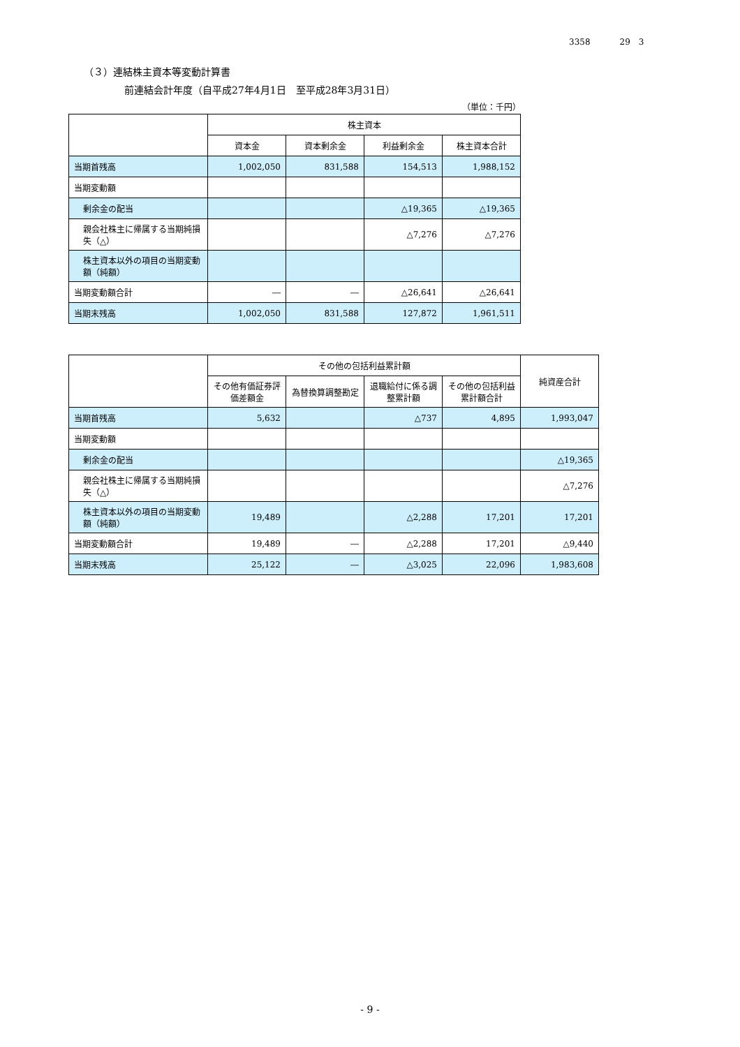3358 29　3
（３）連結株主資本等変動計算書
前連結会計年度（自平成27年4月1日　至平成28年3月31日）
（単位：千円）
| | 株主資本 | | | |
| --- | --- | --- | --- | --- |
| | 資本金 | 資本剰余金 | 利益剰余金 | 株主資本合計 |
| 当期首残高 | 1,002,050 | 831,588 | 154,513 | 1,988,152 |
| 当期変動額 | | | | |
| 剰余金の配当 | | | △19,365 | △19,365 |
| 親会社株主に帰属する当期純損失（△） | | | △7,276 | △7,276 |
| 株主資本以外の項目の当期変動額（純額） | | | | |
| 当期変動額合計 | ― | ― | △26,641 | △26,641 |
| 当期末残高 | 1,002,050 | 831,588 | 127,872 | 1,961,511 |
| | その他の包括利益累計額 | | | | 純資産合計 |
| --- | --- | --- | --- | --- | --- |
| | その他有価証券評価差額金 | 為替換算調整勘定 | 退職給付に係る調整累計額 | その他の包括利益累計額合計 | |
| 当期首残高 | 5,632 | | △737 | 4,895 | 1,993,047 |
| 当期変動額 | | | | | |
| 剰余金の配当 | | | | | △19,365 |
| 親会社株主に帰属する当期純損失（△） | | | | | △7,276 |
| 株主資本以外の項目の当期変動額（純額） | 19,489 | | △2,288 | 17,201 | 17,201 |
| 当期変動額合計 | 19,489 | ― | △2,288 | 17,201 | △9,440 |
| 当期末残高 | 25,122 | ― | △3,025 | 22,096 | 1,983,608 |
- 9 -